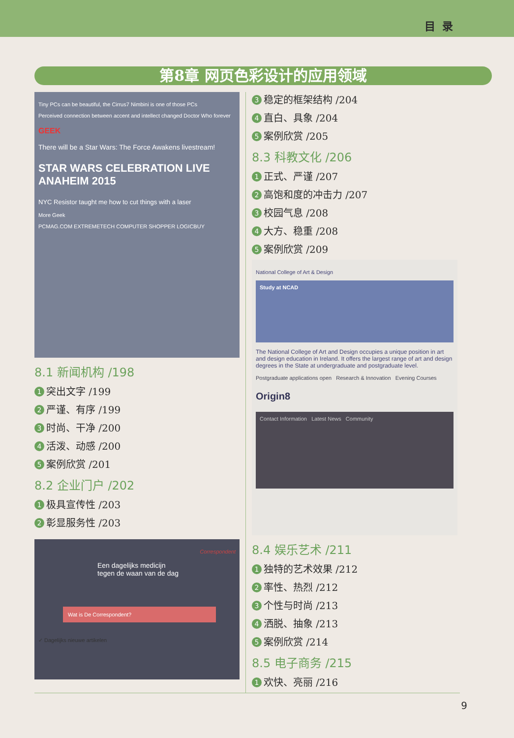目录
第8章 网页色彩设计的应用领域
Tiny PCs can be beautiful, the Cirrus7 Nimbini is one of those PCs
Perceived connection between accent and intellect changed Doctor Who forever
GEEK
There will be a Star Wars: The Force Awakens livestream!
STAR WARS CELEBRATION LIVE ANAHEIM 2015
NYC Resistor taught me how to cut things with a laser
More Geek
PCMAG.COM EXTREMETECH COMPUTER SHOPPER LOGICBUY
8.1 新闻机构 /198
1 突出文字 /199
2 严谨、有序 /199
3 时尚、干净 /200
4 活泼、动感 /200
5 案例欣赏 /201
8.2 企业门户 /202
1 极具宣传性 /203
2 彰显服务性 /203
Correspondent
Een dagelijks medicijn
tegen de waan van de dag
Wat is De Correspondent?
✓ Dagelijks nieuwe artikelen
3 稳定的框架结构 /204
4 直白、具象 /204
5 案例欣赏 /205
8.3 科教文化 /206
1 正式、严谨 /207
2 高饱和度的冲击力 /207
3 校园气息 /208
4 大方、稳重 /208
5 案例欣赏 /209
National College of Art & Design
Study at NCAD
The National College of Art and Design occupies a unique position in art and design education in Ireland. It offers the largest range of art and design degrees in the State at undergraduate and postgraduate level.
Postgraduate applications open Research & Innovation Evening Courses
Origin8
Contact Information Latest News Community
8.4 娱乐艺术 /211
1 独特的艺术效果 /212
2 率性、热烈 /212
3 个性与时尚 /213
4 洒脱、抽象 /213
5 案例欣赏 /214
8.5 电子商务 /215
1 欢快、亮丽 /216
9